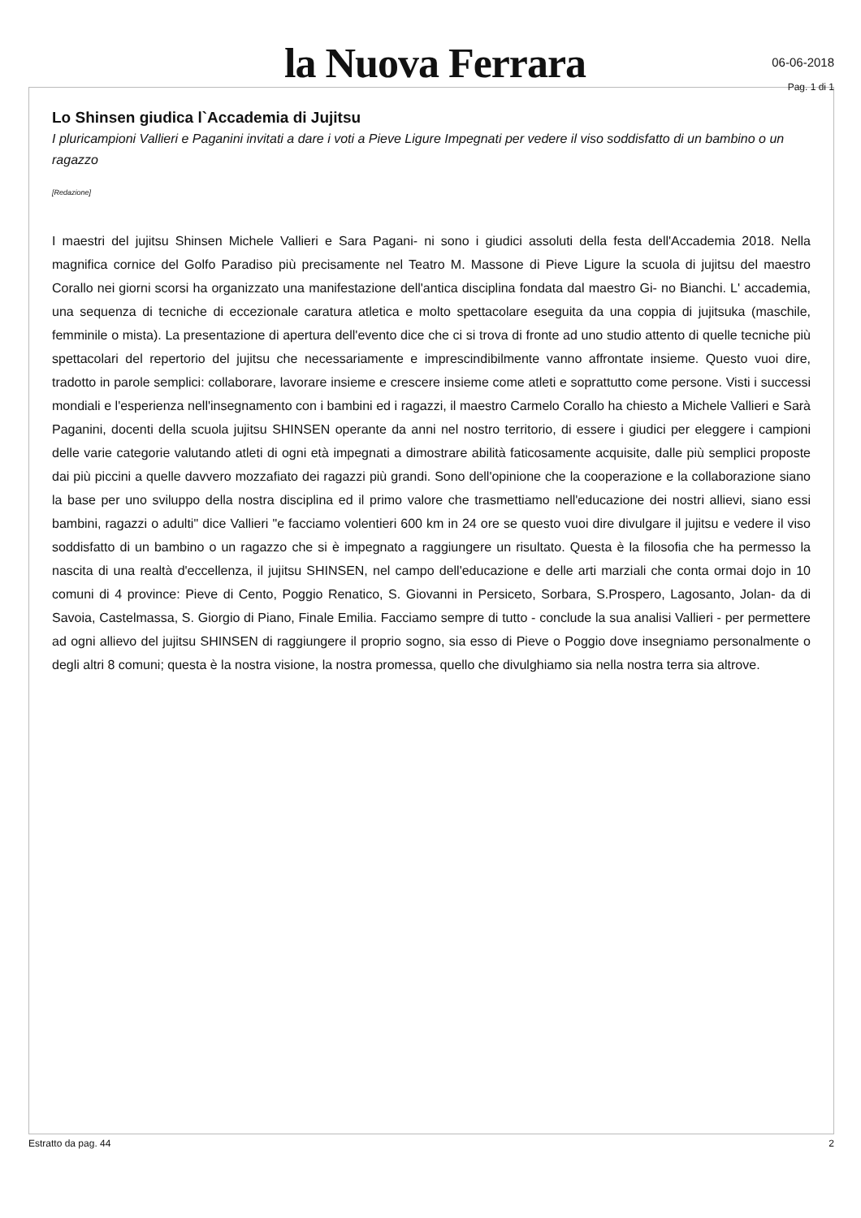la Nuova Ferrara
06-06-2018
Pag. 1 di 1
Lo Shinsen giudica l`Accademia di Jujitsu
I pluricampioni Vallieri e Paganini invitati a dare i voti a Pieve Ligure Impegnati per vedere il viso soddisfatto di un bambino o un ragazzo
[Redazione]
I maestri del jujitsu Shinsen Michele Vallieri e Sara Pagani- ni sono i giudici assoluti della festa dell'Accademia 2018. Nella magnifica cornice del Golfo Paradiso più precisamente nel Teatro M. Massone di Pieve Ligure la scuola di jujitsu del maestro Corallo nei giorni scorsi ha organizzato una manifestazione dell'antica disciplina fondata dal maestro Gi- no Bianchi. L' accademia, una sequenza di tecniche di eccezionale caratura atletica e molto spettacolare eseguita da una coppia di jujitsuka (maschile, femminile o mista). La presentazione di apertura dell'evento dice che ci si trova di fronte ad uno studio attento di quelle tecniche più spettacolari del repertorio del jujitsu che necessariamente e imprescindibilmente vanno affrontate insieme. Questo vuoi dire, tradotto in parole semplici: collaborare, lavorare insieme e crescere insieme come atleti e soprattutto come persone. Visti i successi mondiali e l'esperienza nell'insegnamento con i bambini ed i ragazzi, il maestro Carmelo Corallo ha chiesto a Michele Vallieri e Sarà Paganini, docenti della scuola jujitsu SHINSEN operante da anni nel nostro territorio, di essere i giudici per eleggere i campioni delle varie categorie valutando atleti di ogni età impegnati a dimostrare abilità faticosamente acquisite, dalle più semplici proposte dai più piccini a quelle davvero mozzafiato dei ragazzi più grandi. Sono dell'opinione che la cooperazione e la collaborazione siano la base per uno sviluppo della nostra disciplina ed il primo valore che trasmettiamo nell'educazione dei nostri allievi, siano essi bambini, ragazzi o adulti" dice Vallieri "e facciamo volentieri 600 km in 24 ore se questo vuoi dire divulgare il jujitsu e vedere il viso soddisfatto di un bambino o un ragazzo che si è impegnato a raggiungere un risultato. Questa è la filosofia che ha permesso la nascita di una realtà d'eccellenza, il jujitsu SHINSEN, nel campo dell'educazione e delle arti marziali che conta ormai dojo in 10 comuni di 4 province: Pieve di Cento, Poggio Renatico, S. Giovanni in Persiceto, Sorbara, S.Prospero, Lagosanto, Jolan- da di Savoia, Castelmassa, S. Giorgio di Piano, Finale Emilia. Facciamo sempre di tutto - conclude la sua analisi Vallieri - per permettere ad ogni allievo del jujitsu SHINSEN di raggiungere il proprio sogno, sia esso di Pieve o Poggio dove insegniamo personalmente o degli altri 8 comuni; questa è la nostra visione, la nostra promessa, quello che divulghiamo sia nella nostra terra sia altrove.
Estratto da pag. 44 2